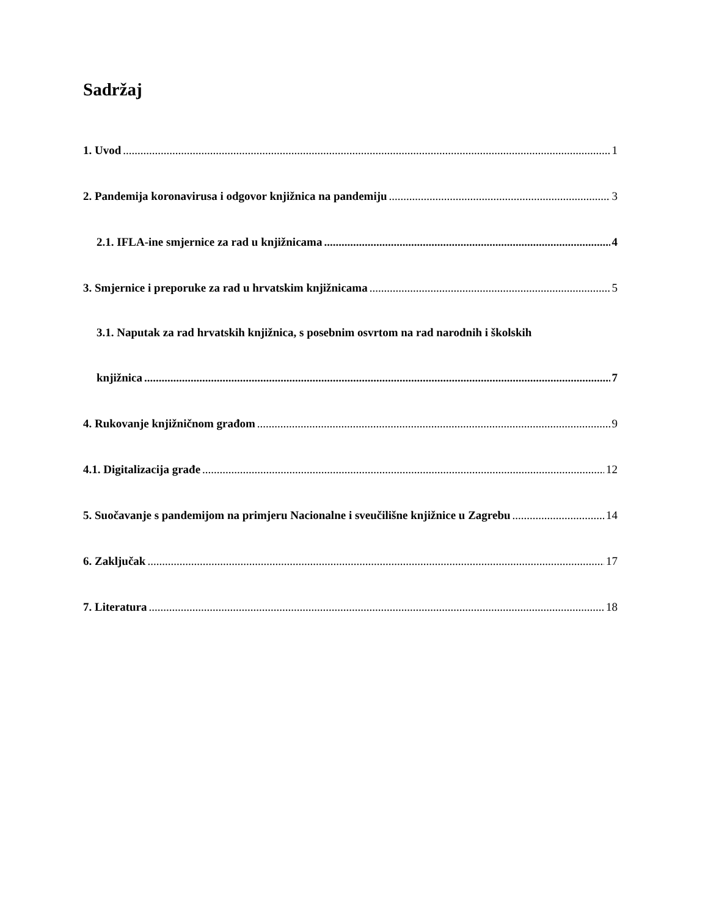Sadržaj
1. Uvod 1
2. Pandemija koronavirusa i odgovor knjižnica na pandemiju 3
2.1. IFLA-ine smjernice za rad u knjižnicama 4
3. Smjernice i preporuke za rad u hrvatskim knjižnicama 5
3.1. Naputak za rad hrvatskih knjižnica, s posebnim osvrtom na rad narodnih i školskih
knjižnica 7
4. Rukovanje knjižničnom građom 9
4.1. Digitalizacija građe 12
5. Suočavanje s pandemijom na primjeru Nacionalne i sveučilišne knjižnice u Zagrebu 14
6. Zaključak 17
7. Literatura 18